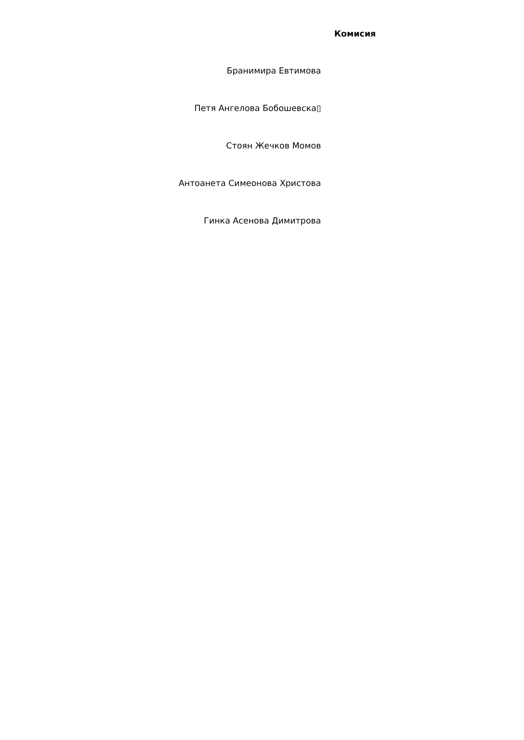Комисия
Бранимира Евтимова
Петя Ангелова Бобошевска▯
Стоян Жечков Момов
Антоанета Симеонова Христова
Гинка Асенова Димитрова